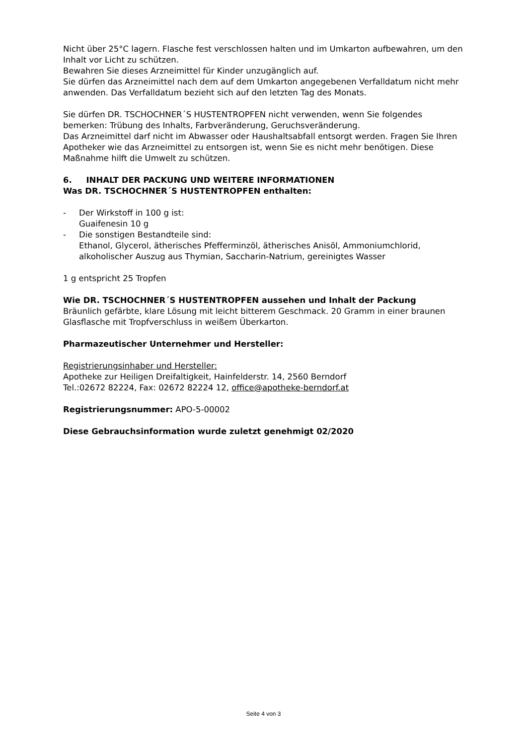Nicht über 25°C lagern. Flasche fest verschlossen halten und im Umkarton aufbewahren, um den Inhalt vor Licht zu schützen.
Bewahren Sie dieses Arzneimittel für Kinder unzugänglich auf.
Sie dürfen das Arzneimittel nach dem auf dem Umkarton angegebenen Verfalldatum nicht mehr anwenden. Das Verfalldatum bezieht sich auf den letzten Tag des Monats.
Sie dürfen DR. TSCHOCHNER´S HUSTENTROPFEN nicht verwenden, wenn Sie folgendes bemerken: Trübung des Inhalts, Farbveränderung, Geruchsveränderung.
Das Arzneimittel darf nicht im Abwasser oder Haushaltsabfall entsorgt werden. Fragen Sie Ihren Apotheker wie das Arzneimittel zu entsorgen ist, wenn Sie es nicht mehr benötigen. Diese Maßnahme hilft die Umwelt zu schützen.
6. INHALT DER PACKUNG UND WEITERE INFORMATIONEN
Was DR. TSCHOCHNER´S HUSTENTROPFEN enthalten:
- Der Wirkstoff in 100 g ist:
Guaifenesin 10 g
- Die sonstigen Bestandteile sind:
Ethanol, Glycerol, ätherisches Pfefferminzöl, ätherisches Anisöl, Ammoniumchlorid, alkoholischer Auszug aus Thymian, Saccharin-Natrium, gereinigtes Wasser
1 g entspricht 25 Tropfen
Wie DR. TSCHOCHNER´S HUSTENTROPFEN aussehen und Inhalt der Packung
Bräunlich gefärbte, klare Lösung mit leicht bitterem Geschmack. 20 Gramm in einer braunen Glasflasche mit Tropfverschluss in weißem Überkarton.
Pharmazeutischer Unternehmer und Hersteller:
Registrierungsinhaber und Hersteller:
Apotheke zur Heiligen Dreifaltigkeit, Hainfelderstr. 14, 2560 Berndorf
Tel.:02672 82224, Fax: 02672 82224 12, office@apotheke-berndorf.at
Registrierungsnummer: APO-5-00002
Diese Gebrauchsinformation wurde zuletzt genehmigt 02/2020
Seite 4 von 3